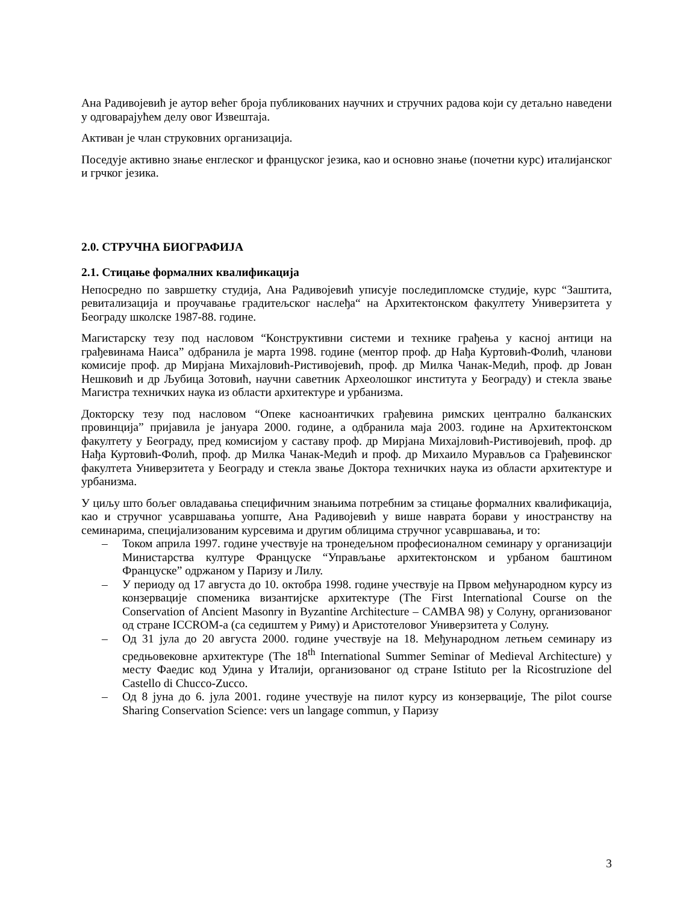Ана Радивојевић је аутор већег броја публикованих научних и стручних радова који су детаљно наведени у одговарајућем делу овог Извештаја.
Активан је члан струковних организација.
Поседује активно знање енглеског и француског језика, као и основно знање (почетни курс) италијанског и грчког језика.
2.0. СТРУЧНА БИОГРАФИЈА
2.1. Стицање формалних квалификација
Непосредно по завршетку студија, Ана Радивојевић уписује последипломске студије, курс “Заштита, ревитализација и проучавање градитељског наслеђа“ на Архитектонском факултету Универзитета у Београду школске 1987-88. године.
Магистарску тезу под насловом “Конструктивни системи и технике грађења у касној антици на грађевинама Наиса” одбранила је марта 1998. године (ментор проф. др Нађа Куртовић-Фолић, чланови комисије проф. др Мирјана Михајловић-Ристивојевић, проф. др Милка Чанак-Медић, проф. др Јован Нешковић и др Љубица Зотовић, научни саветник Археолошког института у Београду) и стекла звање Магистра техничких наука из области архитектуре и урбанизма.
Докторску тезу под насловом “Опеке касноантичких грађевина римских централно балканских провинција” пријавила је јануара 2000. године, а одбранила маја 2003. године на Архитектонском факултету у Београду, пред комисијом у саставу проф. др Мирјана Михајловић-Ристивојевић, проф. др Нађа Куртовић-Фолић, проф. др Милка Чанак-Медић и проф. др Михаило Мурављов са Грађевинског факултета Универзитета у Београду и стекла звање Доктора техничких наука из области архитектуре и урбанизма.
У циљу што бољег овладавања специфичним знањима потребним за стицање формалних квалификација, као и стручног усавршавања уопште, Ана Радивојевић у више наврата борави у иностранству на семинарима, специјализованим курсевима и другим облицима стручног усавршавања, и то:
– Током априла 1997. године учествује на тронедељном професионалном семинару у организацији Министарства културе Француске “Управљање архитектонском и урбаном баштином Француске” одржаном у Паризу и Лилу.
– У периоду од 17 августа до 10. октобра 1998. године учествује на Првом међународном курсу из конзервације споменика византијске архитектуре (The First International Course on the Conservation of Ancient Masonry in Byzantine Architecture – CAMBA 98) у Солуну, организованог од стране ICCROM-а (са седиштем у Риму) и Аристотеловог Универзитета у Солуну.
– Од 31 јула до 20 августа 2000. године учествује на 18. Међународном летњем семинару из средњовековне архитектуре (The 18<sup>th</sup> International Summer Seminar of Medieval Architecture) у месту Фаедис код Удина у Италији, организованог од стране Istituto per la Ricostruzione del Castello di Chucco-Zucco.
– Од 8 јуна до 6. јула 2001. године учествује на пилот курсу из конзервације, The pilot course Sharing Conservation Science: vers un langage commun, у Паризу
3